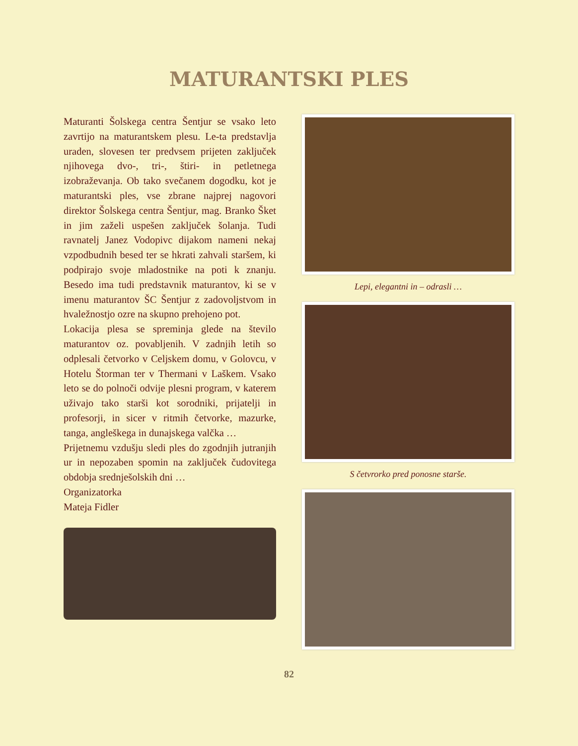MATURANTSKI PLES
Maturanti Šolskega centra Šentjur se vsako leto zavrtijo na maturantskem plesu. Le-ta predstavlja uraden, slovesen ter predvsem prijeten zaključek njihovega dvo-, tri-, štiri- in petletnega izobraževanja. Ob tako svečanem dogodku, kot je maturantski ples, vse zbrane najprej nagovori direktor Šolskega centra Šentjur, mag. Branko Šket in jim zaželi uspešen zaključek šolanja. Tudi ravnatelj Janez Vodopivc dijakom nameni nekaj vzpodbudnih besed ter se hkrati zahvali staršem, ki podpirajo svoje mladostnike na poti k znanju. Besedo ima tudi predstavnik maturantov, ki se v imenu maturantov ŠC Šentjur z zadovoljstvom in hvaležnostjo ozre na skupno prehojeno pot.
Lokacija plesa se spreminja glede na število maturantov oz. povabljenih. V zadnjih letih so odplesali četvorko v Celjskem domu, v Golovcu, v Hotelu Štorman ter v Thermani v Laškem. Vsako leto se do polnoči odvije plesni program, v katerem uživajo tako starši kot sorodniki, prijatelji in profesorji, in sicer v ritmih četvorke, mazurke, tanga, angleškega in dunajskega valčka …
Prijetnemu vzdušju sledi ples do zgodnjih jutranjih ur in nepozaben spomin na zaključek čudovitega obdobja srednješolskih dni …
Organizatorka
Mateja Fidler
Lepi, elegantni in – odrasli …
S četvrorko pred ponosne starše.
82